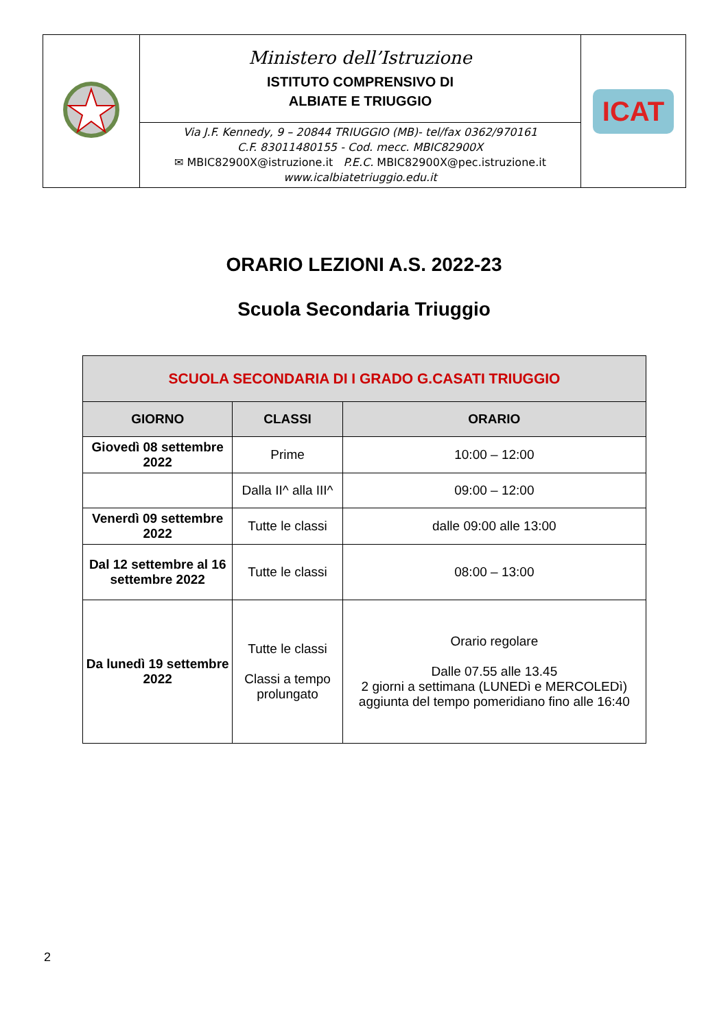| | Ministero dell’Istruzione ISTITUTO COMPRENSIVO DI ALBIATE E TRIUGGIO | ICAT |
| | Via J.F. Kennedy, 9 – 20844 TRIUGGIO (MB)- tel/fax 0362/970161 C.F. 83011480155 - Cod. mecc. MBIC82900X ✉ MBIC82900X@istruzione.it P.E.C. MBIC82900X@pec.istruzione.it www.icalbiatetriuggio.edu.it | |
ORARIO LEZIONI A.S. 2022-23
Scuola Secondaria Triuggio
| SCUOLA SECONDARIA DI I GRADO G.CASATI TRIUGGIO | | |
| --- | --- | --- |
| GIORNO | CLASSI | ORARIO |
| Giovedì 08 settembre 2022 | Prime | 10:00 – 12:00 |
| | Dalla II^ alla III^ | 09:00 – 12:00 |
| Venerdì 09 settembre 2022 | Tutte le classi | dalle 09:00 alle 13:00 |
| Dal 12 settembre al 16 settembre 2022 | Tutte le classi | 08:00 – 13:00 |
| Da lunedì 19 settembre 2022 | Tutte le classi Classi a tempo prolungato | Orario regolare Dalle 07.55 alle 13.45 2 giorni a settimana (LUNEDì e MERCOLEDì) aggiunta del tempo pomeridiano fino alle 16:40 |
2